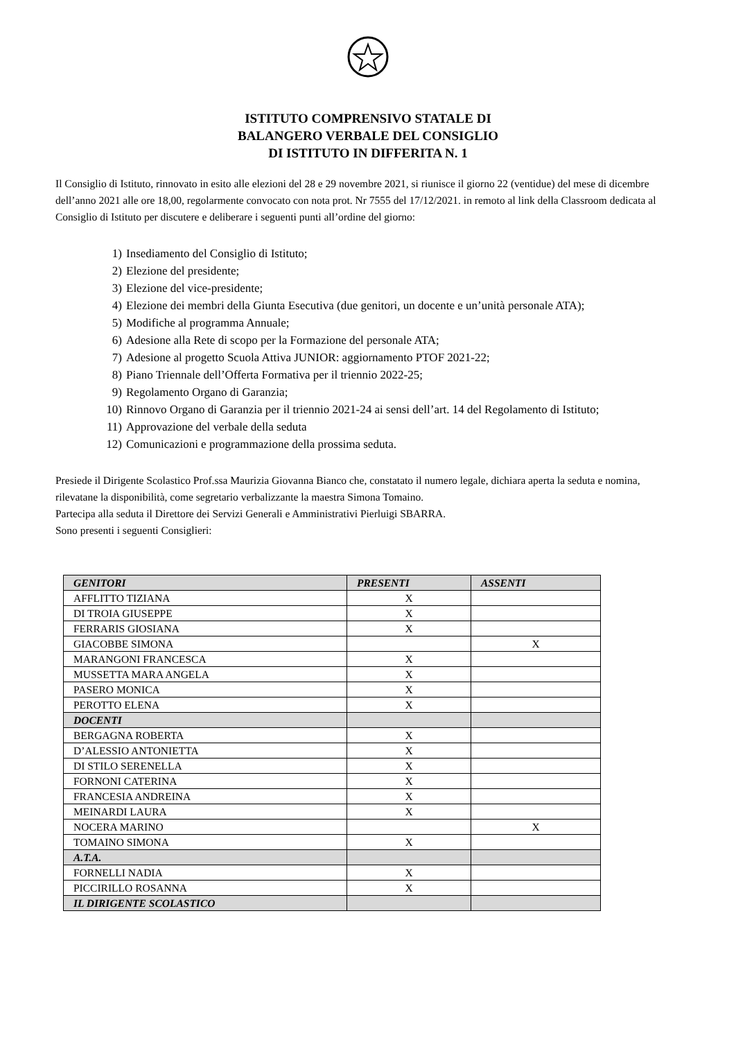ISTITUTO COMPRENSIVO STATALE DI
BALANGERO VERBALE DEL CONSIGLIO
DI ISTITUTO IN DIFFERITA N. 1
Il Consiglio di Istituto, rinnovato in esito alle elezioni del 28 e 29 novembre 2021, si riunisce il giorno 22 (ventidue) del mese di dicembre dell’anno 2021 alle ore 18,00, regolarmente convocato con nota prot. Nr 7555 del 17/12/2021. in remoto al link della Classroom dedicata al Consiglio di Istituto per discutere e deliberare i seguenti punti all’ordine del giorno:
1) Insediamento del Consiglio di Istituto;
2) Elezione del presidente;
3) Elezione del vice-presidente;
4) Elezione dei membri della Giunta Esecutiva (due genitori, un docente e un’unità personale ATA);
5) Modifiche al programma Annuale;
6) Adesione alla Rete di scopo per la Formazione del personale ATA;
7) Adesione al progetto Scuola Attiva JUNIOR: aggiornamento PTOF 2021-22;
8) Piano Triennale dell’Offerta Formativa per il triennio 2022-25;
9) Regolamento Organo di Garanzia;
10) Rinnovo Organo di Garanzia per il triennio 2021-24 ai sensi dell’art. 14 del Regolamento di Istituto;
11) Approvazione del verbale della seduta
12) Comunicazioni e programmazione della prossima seduta.
Presiede il Dirigente Scolastico Prof.ssa Maurizia Giovanna Bianco che, constatato il numero legale, dichiara aperta la seduta e nomina, rilevatane la disponibilità, come segretario verbalizzante la maestra Simona Tomaino.
Partecipa alla seduta il Direttore dei Servizi Generali e Amministrativi Pierluigi SBARRA.
Sono presenti i seguenti Consiglieri:
| GENITORI | PRESENTI | ASSENTI |
| --- | --- | --- |
| AFFLITTO TIZIANA | X | |
| DI TROIA GIUSEPPE | X | |
| FERRARIS GIOSIANA | X | |
| GIACOBBE SIMONA | | X |
| MARANGONI FRANCESCA | X | |
| MUSSETTA MARA ANGELA | X | |
| PASERO MONICA | X | |
| PEROTTO ELENA | X | |
| DOCENTI | | |
| BERGAGNA ROBERTA | X | |
| D’ALESSIO ANTONIETTA | X | |
| DI STILO SERENELLA | X | |
| FORNONI CATERINA | X | |
| FRANCESIA ANDREINA | X | |
| MEINARDI LAURA | X | |
| NOCERA MARINO | | X |
| TOMAINO SIMONA | X | |
| A.T.A. | | |
| FORNELLI NADIA | X | |
| PICCIRILLO ROSANNA | X | |
| IL DIRIGENTE SCOLASTICO | | |